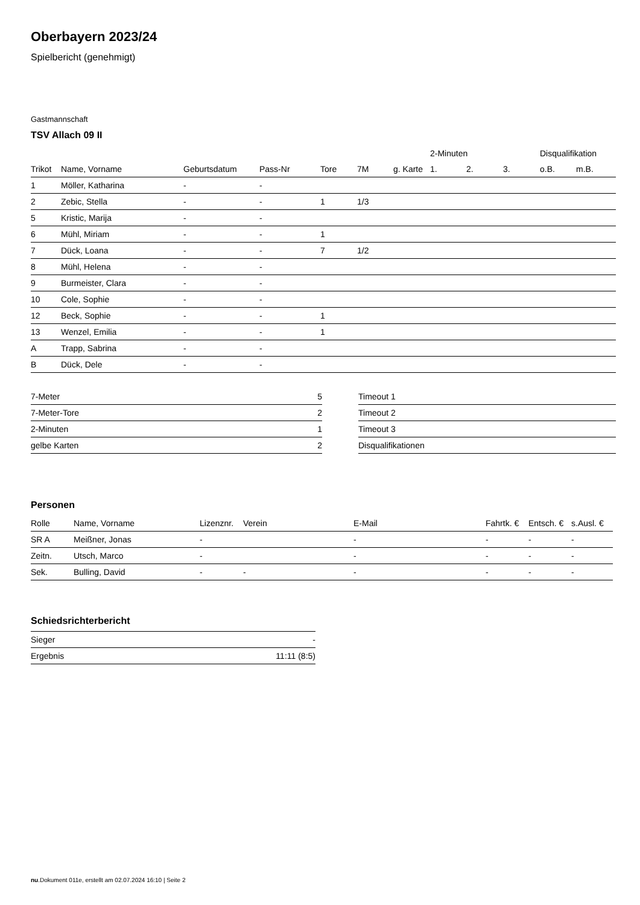Oberbayern 2023/24
Spielbericht (genehmigt)
Gastmannschaft
TSV Allach 09 II
| | | | | | | | 2-Minuten | | | Disqualifikation | |
| --- | --- | --- | --- | --- | --- | --- | --- | --- | --- | --- | --- |
| Trikot | Name, Vorname | Geburtsdatum | Pass-Nr | Tore | 7M | g. Karte | 1. | 2. | 3. | o.B. | m.B. |
| 1 | Möller, Katharina | - | - | | | | | | | | |
| 2 | Zebic, Stella | - | - | 1 | 1/3 | | | | | | |
| 5 | Kristic, Marija | - | - | | | | | | | | |
| 6 | Mühl, Miriam | - | - | 1 | | | | | | | |
| 7 | Dück, Loana | - | - | 7 | 1/2 | | | | | | |
| 8 | Mühl, Helena | - | - | | | | | | | | |
| 9 | Burmeister, Clara | - | - | | | | | | | | |
| 10 | Cole, Sophie | - | - | | | | | | | | |
| 12 | Beck, Sophie | - | - | 1 | | | | | | | |
| 13 | Wenzel, Emilia | - | - | 1 | | | | | | | |
| A | Trapp, Sabrina | - | - | | | | | | | | |
| B | Dück, Dele | - | - | | | | | | | | |
| 7-Meter | 5 |
| 7-Meter-Tore | 2 |
| 2-Minuten | 1 |
| gelbe Karten | 2 |
| Timeout 1 |
| Timeout 2 |
| Timeout 3 |
| Disqualifikationen |
Personen
| Rolle | Name, Vorname | Lizenznr. | Verein | E-Mail | Fahrtk. € | Entsch. € | s.Ausl. € |
| SR A | Meißner, Jonas | - | | - | - | - | - |
| Zeitn. | Utsch, Marco | - | | - | - | - | - |
| Sek. | Bulling, David | - | - | - | - | - | - |
Schiedsrichterbericht
| Sieger | - |
| Ergebnis | 11:11 (8:5) |
nu.Dokument 011e, erstellt am 02.07.2024 16:10 | Seite 2